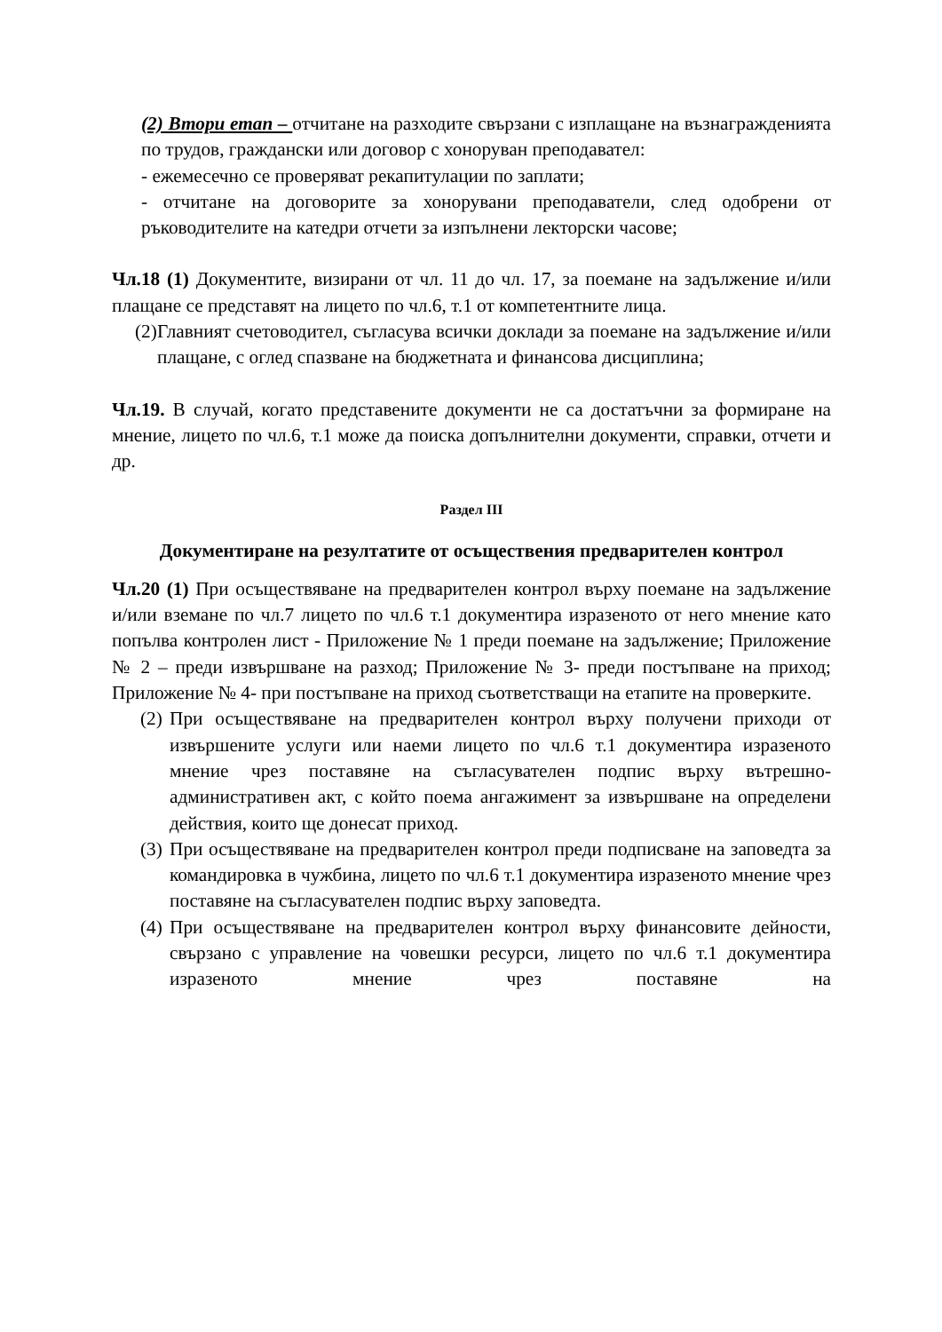(2) Втори етап – отчитане на разходите свързани с изплащане на възнагражденията по трудов, граждански или договор с хоноруван преподавател:
- ежемесечно се проверяват рекапитулации по заплати;
- отчитане на договорите за хонорувани преподаватели, след одобрени от ръководителите на катедри отчети за изпълнени лекторски часове;
Чл.18 (1) Документите, визирани от чл. 11 до чл. 17, за поемане на задължение и/или плащане се представят на лицето по чл.6, т.1 от компетентните лица.
(2)
Главният счетоводител, съгласува всички доклади за поемане на задължение и/или плащане, с оглед спазване на бюджетната и финансова дисциплина;
Чл.19. В случай, когато представените документи не са достатъчни за формиране на мнение, лицето по чл.6, т.1 може да поиска допълнителни документи, справки, отчети и др.
Раздел III
Документиране на резултатите от осъществения предварителен контрол
Чл.20 (1) При осъществяване на предварителен контрол върху поемане на задължение и/или вземане по чл.7 лицето по чл.6 т.1 документира изразеното от него мнение като попълва контролен лист - Приложение № 1 преди поемане на задължение; Приложение № 2 – преди извършване на разход; Приложение № 3- преди постъпване на приход; Приложение № 4- при постъпване на приход съответстващи на етапите на проверките.
(2)
При осъществяване на предварителен контрол върху получени приходи от извършените услуги или наеми лицето по чл.6 т.1 документира изразеното мнение чрез поставяне на съгласувателен подпис върху вътрешно-административен акт, с който поема ангажимент за извършване на определени действия, които ще донесат приход.
(3)
При осъществяване на предварителен контрол преди подписване на заповедта за командировка в чужбина, лицето по чл.6 т.1 документира изразеното мнение чрез поставяне на съгласувателен подпис върху заповедта.
(4)
При осъществяване на предварителен контрол върху финансовите дейности, свързано с управление на човешки ресурси, лицето по чл.6 т.1 документира изразеното мнение чрез поставяне на